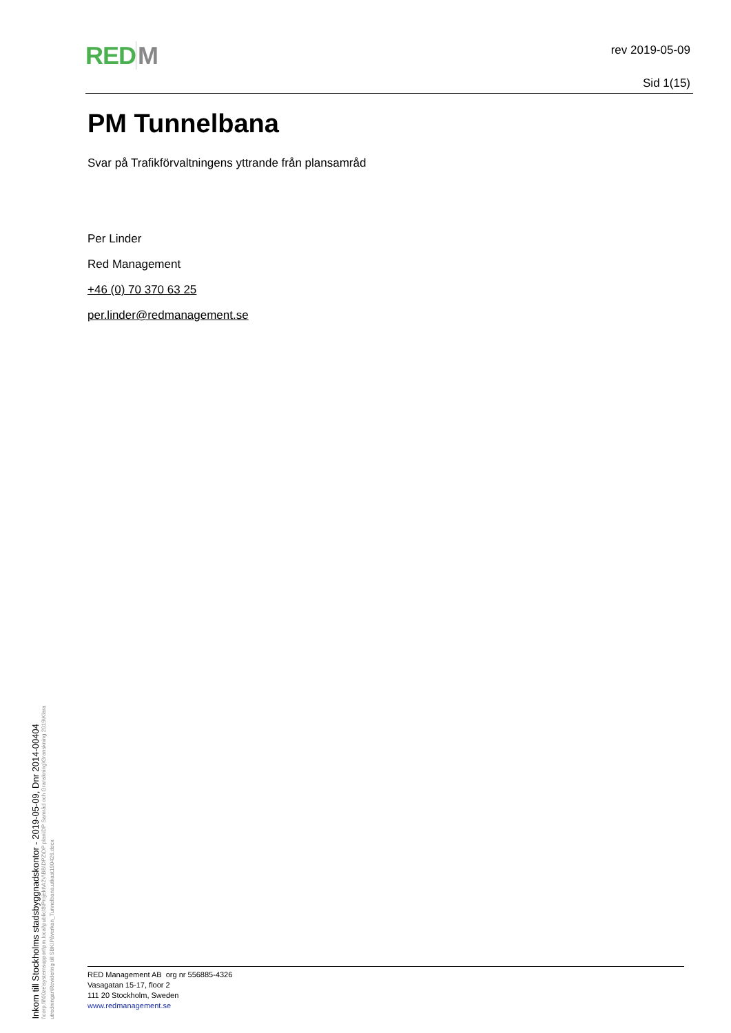RED M
rev 2019-05-09
Sid 1(15)
PM Tunnelbana
Svar på Trafikförvaltningens yttrande från plansamråd
Per Linder
Red Management
+46 (0) 70 370 63 25
per.linder@redmanagement.se
Inkom till Stockholms stadsbyggnadskontor - 2019-05-09, Dnr 2014-00404
\\corp.fil\00ze\systemsupport\pm.local\public\$\Projekt\A2V\BB\DPZ\DP plan\DP Samråd och Granskning\Granskning 2019\Klara utredningar\Revidering till SBK\Påverkan_Tunnelbana.utkast190426.docx
RED Management AB org nr 556885-4326
Vasagatan 15-17, floor 2
111 20 Stockholm, Sweden
www.redmanagement.se